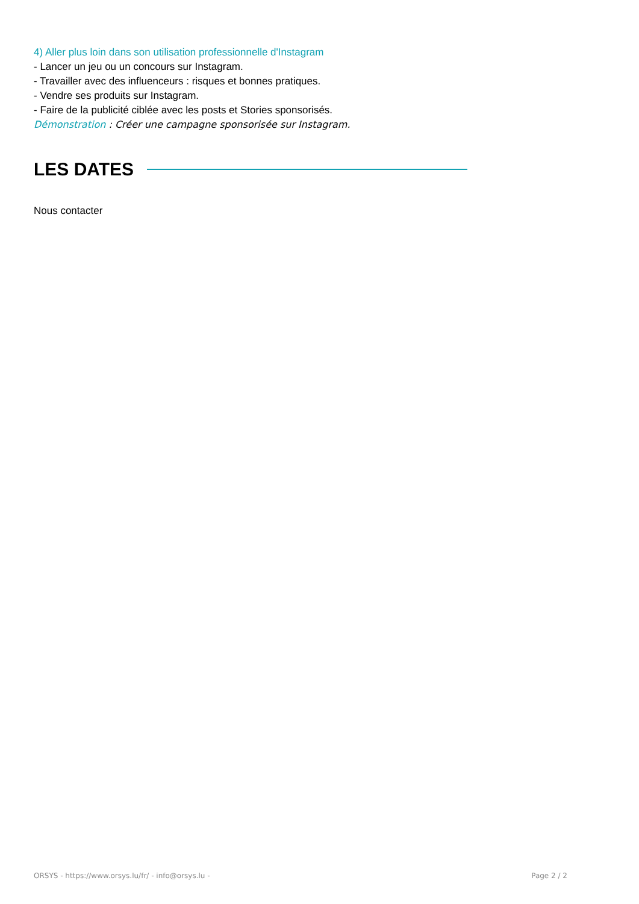4) Aller plus loin dans son utilisation professionnelle d'Instagram
- Lancer un jeu ou un concours sur Instagram.
- Travailler avec des influenceurs : risques et bonnes pratiques.
- Vendre ses produits sur Instagram.
- Faire de la publicité ciblée avec les posts et Stories sponsorisés.
Démonstration : Créer une campagne sponsorisée sur Instagram.
LES DATES
Nous contacter
ORSYS - https://www.orsys.lu/fr/ - info@orsys.lu - Page 2 / 2